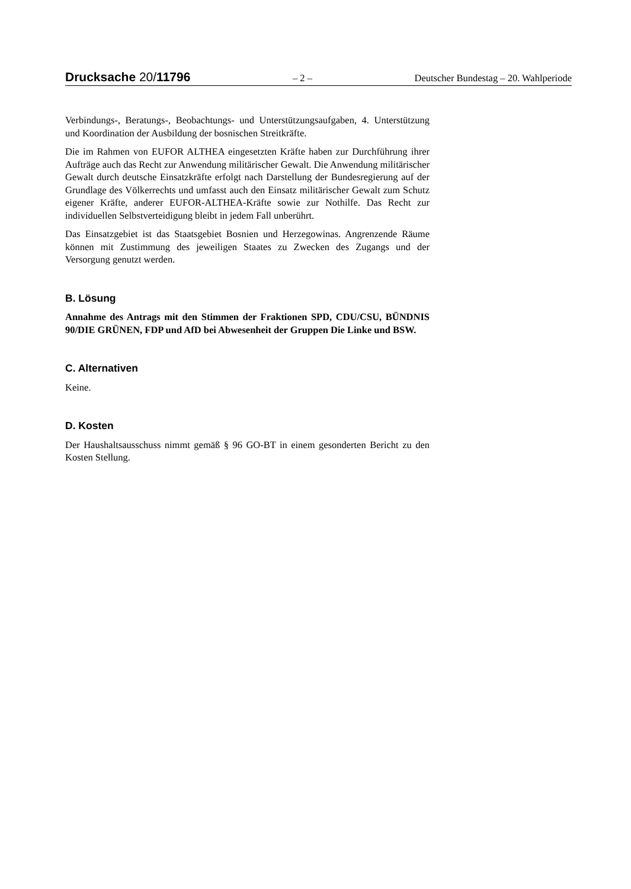Drucksache 20/11796 – 2 – Deutscher Bundestag – 20. Wahlperiode
Verbindungs-, Beratungs-, Beobachtungs- und Unterstützungsaufgaben, 4. Unterstützung und Koordination der Ausbildung der bosnischen Streitkräfte.
Die im Rahmen von EUFOR ALTHEA eingesetzten Kräfte haben zur Durchführung ihrer Aufträge auch das Recht zur Anwendung militärischer Gewalt. Die Anwendung militärischer Gewalt durch deutsche Einsatzkräfte erfolgt nach Darstellung der Bundesregierung auf der Grundlage des Völkerrechts und umfasst auch den Einsatz militärischer Gewalt zum Schutz eigener Kräfte, anderer EUFOR-ALTHEA-Kräfte sowie zur Nothilfe. Das Recht zur individuellen Selbstverteidigung bleibt in jedem Fall unberührt.
Das Einsatzgebiet ist das Staatsgebiet Bosnien und Herzegowinas. Angrenzende Räume können mit Zustimmung des jeweiligen Staates zu Zwecken des Zugangs und der Versorgung genutzt werden.
B. Lösung
Annahme des Antrags mit den Stimmen der Fraktionen SPD, CDU/CSU, BÜNDNIS 90/DIE GRÜNEN, FDP und AfD bei Abwesenheit der Gruppen Die Linke und BSW.
C. Alternativen
Keine.
D. Kosten
Der Haushaltsausschuss nimmt gemäß § 96 GO-BT in einem gesonderten Bericht zu den Kosten Stellung.